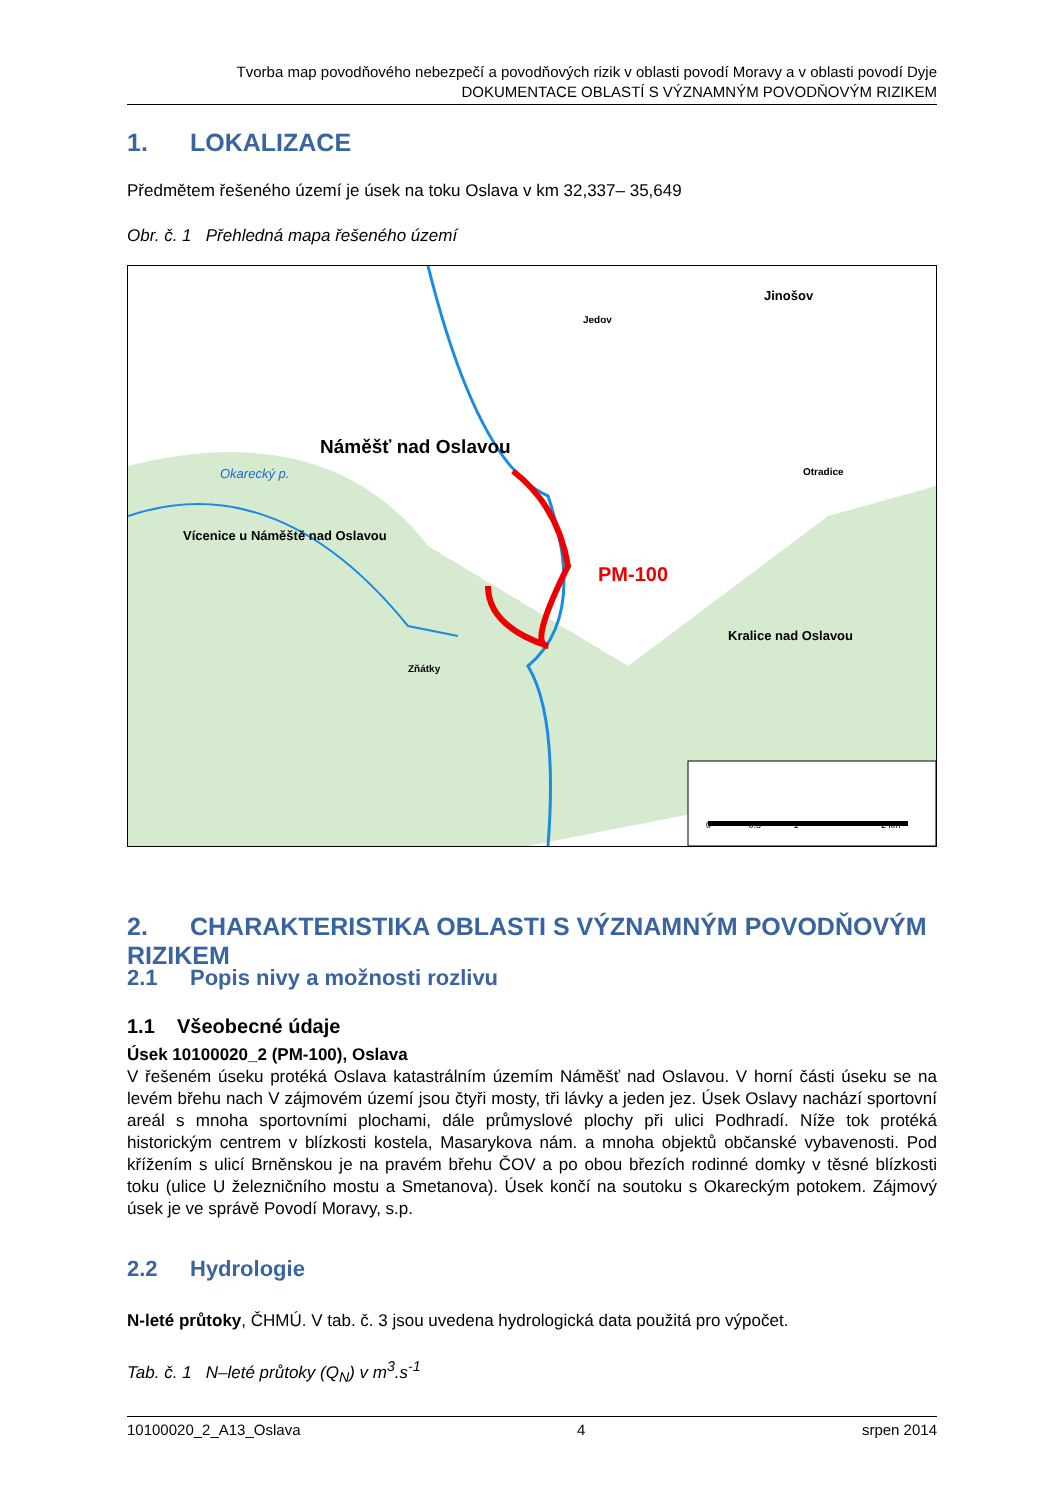Tvorba map povodňového nebezpečí a povodňových rizik v oblasti povodí Moravy a v oblasti povodí Dyje
DOKUMENTACE OBLASTÍ S VÝZNAMNÝM POVODŇOVÝM RIZIKEM
1. LOKALIZACE
Předmětem řešeného území je úsek na toku Oslava v km 32,337– 35,649
Obr. č. 1 Přehledná mapa řešeného území
Náměšť nad Oslavou
Vícenice u Náměště nad Oslavou
PM-100
Jinošov
Jedov
Otradice
Kralice nad Oslavou
Zňátky
Okarecký p.
0 0.5 1 2 km
2. CHARAKTERISTIKA OBLASTI S VÝZNAMNÝM POVODŇOVÝM RIZIKEM
2.1 Popis nivy a možnosti rozlivu
1.1 Všeobecné údaje
Úsek 10100020_2 (PM-100), Oslava
V řešeném úseku protéká Oslava katastrálním územím Náměšť nad Oslavou. V horní části úseku se na levém břehu nach V zájmovém území jsou čtyři mosty, tři lávky a jeden jez. Úsek Oslavy nachází sportovní areál s mnoha sportovními plochami, dále průmyslové plochy při ulici Podhradí. Níže tok protéká historickým centrem v blízkosti kostela, Masarykova nám. a mnoha objektů občanské vybavenosti. Pod křížením s ulicí Brněnskou je na pravém břehu ČOV a po obou březích rodinné domky v těsné blízkosti toku (ulice U železničního mostu a Smetanova). Úsek končí na soutoku s Okareckým potokem. Zájmový úsek je ve správě Povodí Moravy, s.p.
2.2 Hydrologie
N-leté průtoky, ČHMÚ. V tab. č. 3 jsou uvedena hydrologická data použitá pro výpočet.
Tab. č. 1 N–leté průtoky (Q<sub>N</sub>) v m<sup>3</sup>.s<sup>-1</sup>
10100020_2_A13_Oslava 4 srpen 2014